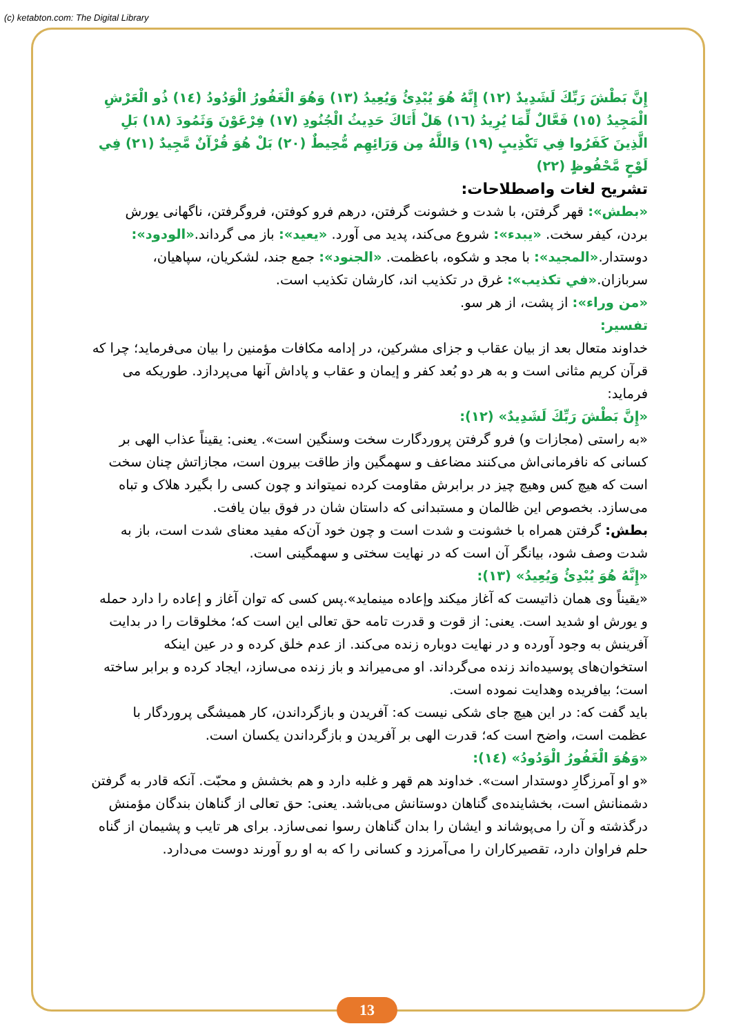(c) ketabton.com: The Digital Library
إِنَّ بَطْشَ رَبِّكَ لَشَدِيدٌ (١٢) إِنَّهُ هُوَ يُبْدِئُ وَيُعِيدُ (١٣) وَهُوَ الْغَفُورُ الْوَدُودُ (١٤) ذُو الْعَرْشِ الْمَجِيدُ (١٥) فَعَّالٌ لِّمَا يُرِيدُ (١٦) هَلْ أَتَاكَ حَدِيثُ الْجُنُودِ (١٧) فِرْعَوْنَ وَثَمُودَ (١٨) بَلِ الَّذِينَ كَفَرُوا فِي تَكْذِيبٍ (١٩) وَاللَّهُ مِن وَرَائِهِم مُّحِيطٌ (٢٠) بَلْ هُوَ قُرْآنٌ مَّجِيدٌ (٢١) فِي لَوْحٍ مَّحْفُوظٍ (٢٢)
تشريح لغات واصطلاحات:
«بطش»: قهر گرفتن، با شدت و خشونت گرفتن، درهم فرو کوفتن، فروگرفتن، ناگهانی یورش بردن، کیفر سخت. «یبدء»: شروع می‌کند، پدید می آورد. «یعید»: باز می گرداند.«الودود»: دوستدار.«المجید»: با مجد و شکوه، باعظمت. «الجنود»: جمع جند، لشکریان، سپاهیان، سربازان.«في تکذیب»: غرق در تکذیب اند، کارشان تکذیب است.
«من وراء»: از پشت، از هر سو.
تفسير:
خداوند متعال بعد از بیان عقاب و جزای مشرکین، در إدامه مکافات مؤمنین را بیان می‌فرماید؛ چرا که قرآن کریم مثانی است و به هر دو بُعد کفر و إیمان و عقاب و پاداش آنها می‌پردازد. طوریکه می فرماید:
«إِنَّ بَطْشَ رَبِّكَ لَشَدِيدٌ» (١٢):
«به راستی (مجازات و) فرو گرفتن پروردگارت سخت وسنگین است». یعنی: یقیناً عذاب الهی بر کسانی که نافرمانی‌اش می‌کنند مضاعف و سهمگین واز طاقت بیرون است، مجازاتش چنان سخت است که هیچ کس وهیچ چیز در برابرش مقاومت کرده نمیتواند و چون کسی را بگیرد هلاک و تباه می‌سازد. بخصوص این ظالمان و مستبدانی که داستان شان در فوق بیان یافت.
بطش: گرفتن همراه با خشونت و شدت است و چون خود آن‌که مفید معنای شدت است، باز به شدت وصف شود، بیانگر آن است که در نهایت سختی و سهمگینی است.
«إِنَّهُ هُوَ يُبْدِئُ وَيُعِيدُ» (١٣):
«یقیناً وی همان ذاتیست که آغاز میکند وإعاده مینماید».پس کسی که توان آغاز و إعاده را دارد حمله و یورش او شدید است. یعنی: از قوت و قدرت تامه حق تعالی این است که؛ مخلوقات را در بدایت آفرینش به وجود آورده و در نهایت دوباره زنده می‌کند. از عدم خلق کرده و در عین اینکه استخوان‌های پوسیده‌اند زنده می‌گرداند. او می‌میراند و باز زنده می‌سازد، ایجاد کرده و برابر ساخته است؛ بیافریده وهدایت نموده است.
باید گفت که: در این هیچ جای شکی نیست که: آفریدن و بازگرداندن، کار همیشگی پروردگار با عظمت است، واضح است که؛ قدرت الهی بر آفریدن و بازگرداندن یکسان است.
«وَهُوَ الْغَفُورُ الْوَدُودُ» (١٤):
«و او آمرزگارِ دوستدار است». خداوند هم قهر و غلبه دارد و هم بخشش و محبّت. آنکه قادر به گرفتن دشمنانش است، بخشاینده‌ی گناهان دوستانش می‌باشد. یعنی: حق تعالی از گناهان بندگان مؤمنش درگذشته و آن را می‌پوشاند و ایشان را بدان گناهان رسوا نمی‌سازد. برای هر تایب و پشیمان از گناه حلم فراوان دارد، تقصیرکاران را می‌آمرزد و کسانی را که به او رو آورند دوست می‌دارد.
13